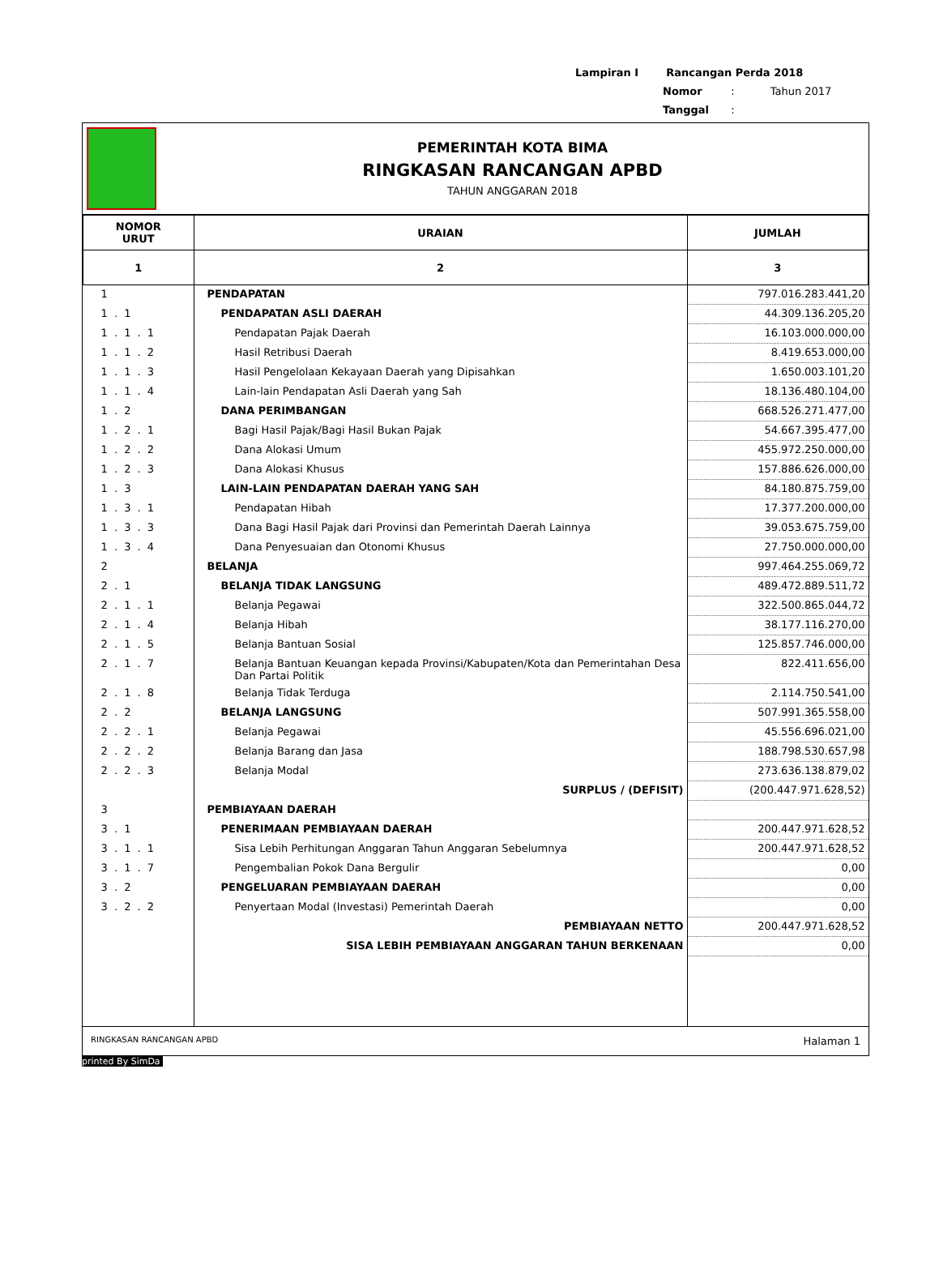Lampiran I Rancangan Perda 2018
Nomor : Tahun 2017
Tanggal :
PEMERINTAH KOTA BIMA
RINGKASAN RANCANGAN APBD
TAHUN ANGGARAN 2018
| NOMOR URUT | URAIAN | JUMLAH |
| --- | --- | --- |
| 1 | 2 | 3 |
| 1 | PENDAPATAN | 797.016.283.441,20 |
| 1 . 1 | PENDAPATAN ASLI DAERAH | 44.309.136.205,20 |
| 1 . 1 . 1 | Pendapatan Pajak Daerah | 16.103.000.000,00 |
| 1 . 1 . 2 | Hasil Retribusi Daerah | 8.419.653.000,00 |
| 1 . 1 . 3 | Hasil Pengelolaan Kekayaan Daerah yang Dipisahkan | 1.650.003.101,20 |
| 1 . 1 . 4 | Lain-lain Pendapatan Asli Daerah yang Sah | 18.136.480.104,00 |
| 1 . 2 | DANA PERIMBANGAN | 668.526.271.477,00 |
| 1 . 2 . 1 | Bagi Hasil Pajak/Bagi Hasil Bukan Pajak | 54.667.395.477,00 |
| 1 . 2 . 2 | Dana Alokasi Umum | 455.972.250.000,00 |
| 1 . 2 . 3 | Dana Alokasi Khusus | 157.886.626.000,00 |
| 1 . 3 | LAIN-LAIN PENDAPATAN DAERAH YANG SAH | 84.180.875.759,00 |
| 1 . 3 . 1 | Pendapatan Hibah | 17.377.200.000,00 |
| 1 . 3 . 3 | Dana Bagi Hasil Pajak dari Provinsi dan Pemerintah Daerah Lainnya | 39.053.675.759,00 |
| 1 . 3 . 4 | Dana Penyesuaian dan Otonomi Khusus | 27.750.000.000,00 |
| 2 | BELANJA | 997.464.255.069,72 |
| 2 . 1 | BELANJA TIDAK LANGSUNG | 489.472.889.511,72 |
| 2 . 1 . 1 | Belanja Pegawai | 322.500.865.044,72 |
| 2 . 1 . 4 | Belanja Hibah | 38.177.116.270,00 |
| 2 . 1 . 5 | Belanja Bantuan Sosial | 125.857.746.000,00 |
| 2 . 1 . 7 | Belanja Bantuan Keuangan kepada Provinsi/Kabupaten/Kota dan Pemerintahan Desa Dan Partai Politik | 822.411.656,00 |
| 2 . 1 . 8 | Belanja Tidak Terduga | 2.114.750.541,00 |
| 2 . 2 | BELANJA LANGSUNG | 507.991.365.558,00 |
| 2 . 2 . 1 | Belanja Pegawai | 45.556.696.021,00 |
| 2 . 2 . 2 | Belanja Barang dan Jasa | 188.798.530.657,98 |
| 2 . 2 . 3 | Belanja Modal | 273.636.138.879,02 |
| | SURPLUS / (DEFISIT) | (200.447.971.628,52) |
| 3 | PEMBIAYAAN DAERAH | |
| 3 . 1 | PENERIMAAN PEMBIAYAAN DAERAH | 200.447.971.628,52 |
| 3 . 1 . 1 | Sisa Lebih Perhitungan Anggaran Tahun Anggaran Sebelumnya | 200.447.971.628,52 |
| 3 . 1 . 7 | Pengembalian Pokok Dana Bergulir | 0,00 |
| 3 . 2 | PENGELUARAN PEMBIAYAAN DAERAH | 0,00 |
| 3 . 2 . 2 | Penyertaan Modal (Investasi) Pemerintah Daerah | 0,00 |
| | PEMBIAYAAN NETTO | 200.447.971.628,52 |
| | SISA LEBIH PEMBIAYAAN ANGGARAN TAHUN BERKENAAN | 0,00 |
RINGKASAN RANCANGAN APBD Halaman 1
printed By SimDa